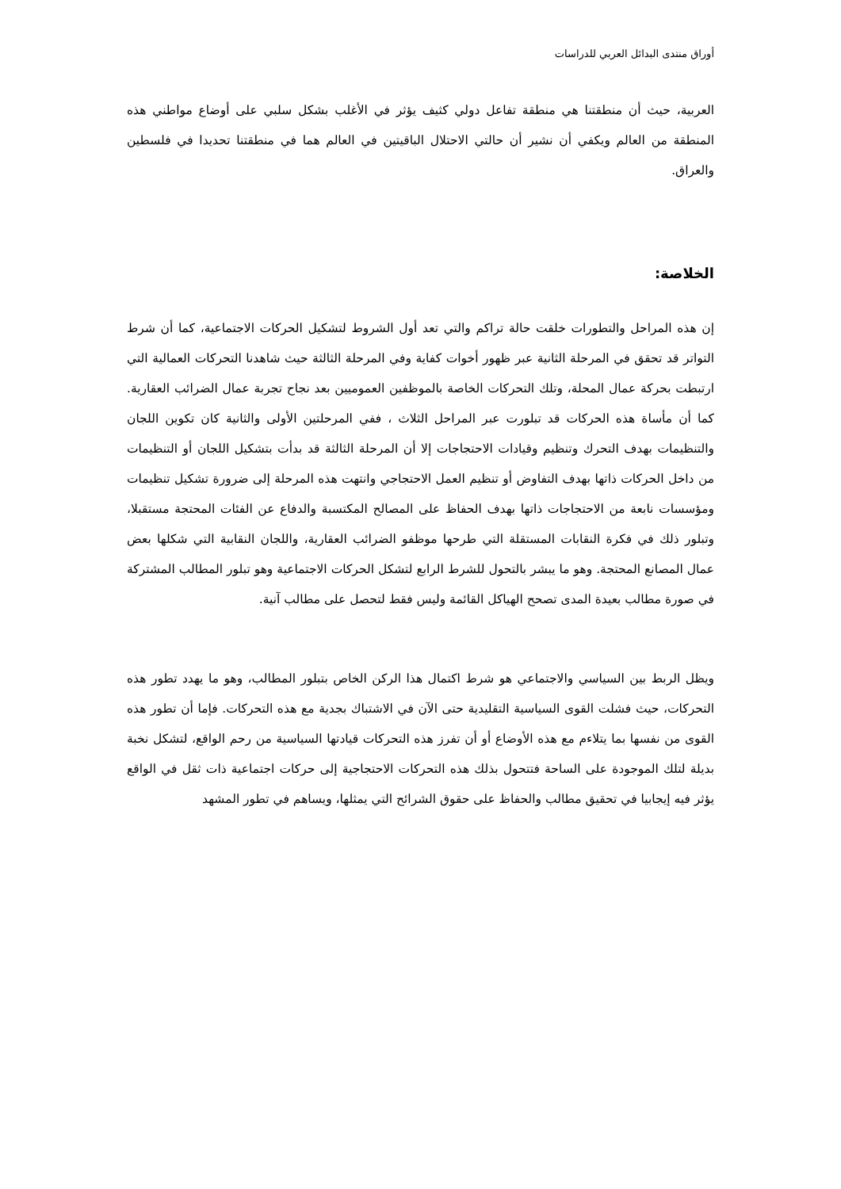أوراق منتدى البدائل العربي للدراسات
العربية، حيث أن منطقتنا هي منطقة تفاعل دولي كثيف يؤثر في الأغلب بشكل سلبي على أوضاع مواطني هذه المنطقة من العالم ويكفي أن نشير أن حالتي الاحتلال الباقيتين في العالم هما في منطقتنا تحديدا في فلسطين والعراق.
الخلاصة:
إن هذه المراحل والتطورات خلقت حالة تراكم والتي تعد أول الشروط لتشكيل الحركات الاجتماعية، كما أن شرط التواتر قد تحقق في المرحلة الثانية عبر ظهور أخوات كفاية وفي المرحلة الثالثة حيث شاهدنا التحركات العمالية التي ارتبطت بحركة عمال المحلة، وتلك التحركات الخاصة بالموظفين العموميين بعد نجاح تجربة عمال الضرائب العقارية. كما أن مأساة هذه الحركات قد تبلورت عبر المراحل الثلاث ، ففي المرحلتين الأولى والثانية كان تكوين اللجان والتنظيمات بهدف التحرك وتنظيم وقيادات الاحتجاجات إلا أن المرحلة الثالثة قد بدأت بتشكيل اللجان أو التنظيمات من داخل الحركات ذاتها بهدف التفاوض أو تنظيم العمل الاحتجاجي وانتهت هذه المرحلة إلى ضرورة تشكيل تنظيمات ومؤسسات نابعة من الاحتجاجات ذاتها بهدف الحفاظ على المصالح المكتسبة والدفاع عن الفئات المحتجة مستقبلا، وتبلور ذلك في فكرة النقابات المستقلة التي طرحها موظفو الضرائب العقارية، واللجان النقابية التي شكلها بعض عمال المصانع المحتجة. وهو ما يبشر بالتحول للشرط الرابع لتشكل الحركات الاجتماعية وهو تبلور المطالب المشتركة في صورة مطالب بعيدة المدى تصحح الهياكل القائمة وليس فقط لتحصل على مطالب آنية.
ويظل الربط بين السياسي والاجتماعي هو شرط اكتمال هذا الركن الخاص بتبلور المطالب، وهو ما يهدد تطور هذه التحركات، حيث فشلت القوى السياسية التقليدية حتى الآن في الاشتباك بجدية مع هذه التحركات. فإما أن تطور هذه القوى من نفسها بما يتلاءم مع هذه الأوضاع أو أن تفرز هذه التحركات قيادتها السياسية من رحم الواقع، لتشكل نخبة بديلة لتلك الموجودة على الساحة فتتحول بذلك هذه التحركات الاحتجاجية إلى حركات اجتماعية ذات ثقل في الواقع يؤثر فيه إيجابيا في تحقيق مطالب والحفاظ على حقوق الشرائح التي يمثلها، ويساهم في تطور المشهد